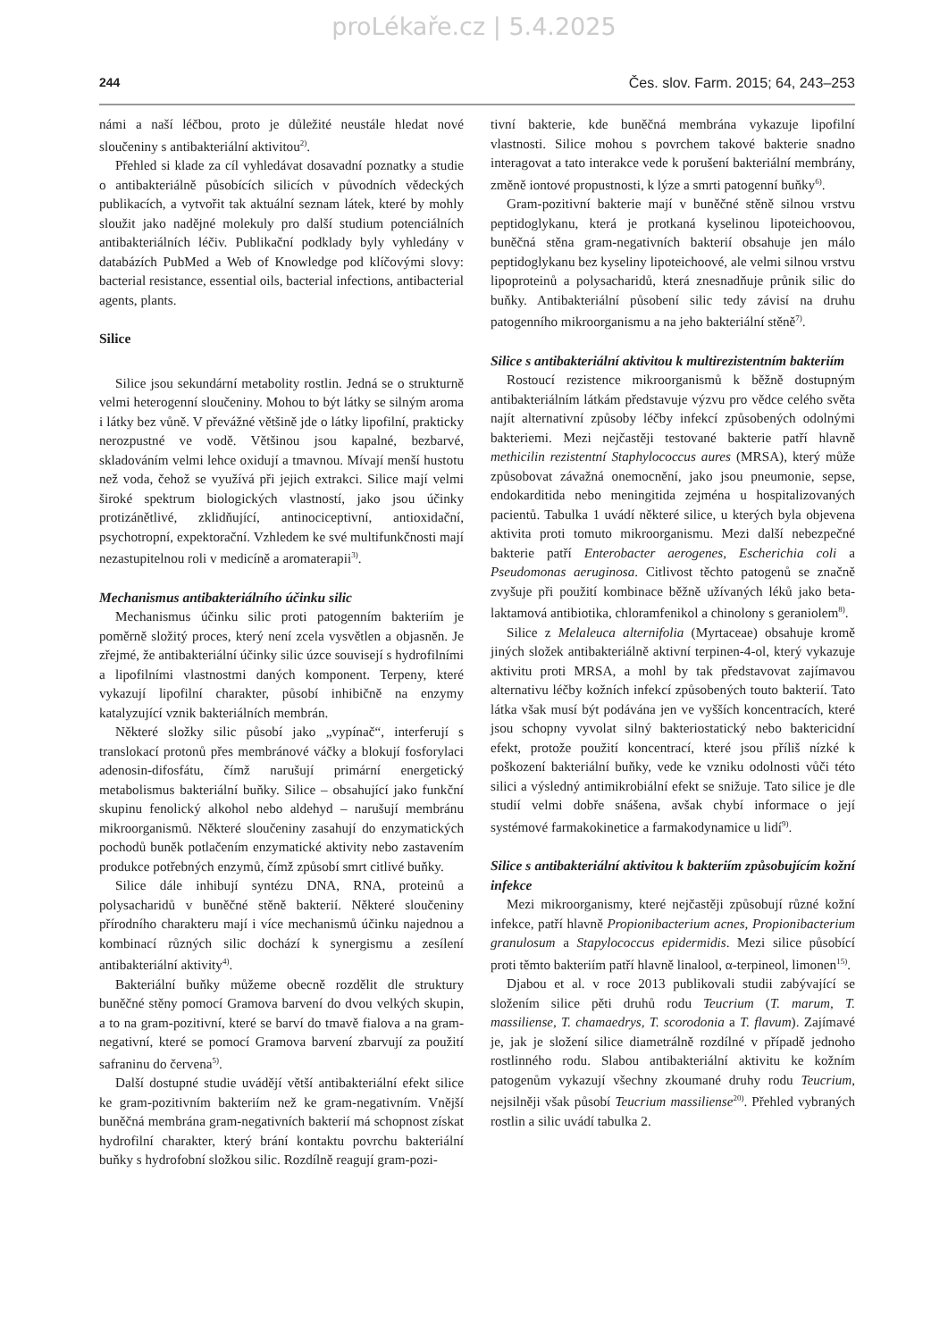proLékaře.cz | 5.4.2025
244 Čes. slov. Farm. 2015; 64, 243–253
námi a naší léčbou, proto je důležité neustále hledat nové sloučeniny s antibakteriální aktivitou<sup>2)</sup>.
Přehled si klade za cíl vyhledávat dosavadní poznatky a studie o antibakteriálně působících silicích v původních vědeckých publikacích, a vytvořit tak aktuální seznam látek, které by mohly sloužit jako nadějné molekuly pro další studium potenciálních antibakteriálních léčiv. Publikační podklady byly vyhledány v databázích PubMed a Web of Knowledge pod klíčovými slovy: bacterial resistance, essential oils, bacterial infections, antibacterial agents, plants.
Silice
Silice jsou sekundární metabolity rostlin. Jedná se o strukturně velmi heterogenní sloučeniny. Mohou to být látky se silným aroma i látky bez vůně. V převážné většině jde o látky lipofilní, prakticky nerozpustné ve vodě. Většinou jsou kapalné, bezbarvé, skladováním velmi lehce oxidují a tmavnou. Mívají menší hustotu než voda, čehož se využívá při jejich extrakci. Silice mají velmi široké spektrum biologických vlastností, jako jsou účinky protizánětlivé, zklidňující, antinociceptivní, antioxidační, psychotropní, expektorační. Vzhledem ke své multifunkčnosti mají nezastupitelnou roli v medicíně a aromaterapii<sup>3)</sup>.
Mechanismus antibakteriálního účinku silic
Mechanismus účinku silic proti patogenním bakteriím je poměrně složitý proces, který není zcela vysvětlen a objasněn. Je zřejmé, že antibakteriální účinky silic úzce souvisejí s hydrofilními a lipofilními vlastnostmi daných komponent. Terpeny, které vykazují lipofilní charakter, působí inhibičně na enzymy katalyzující vznik bakteriálních membrán.
Některé složky silic působí jako „vypínač“, interferují s translokací protonů přes membránové váčky a blokují fosforylaci adenosin-difosfátu, čímž narušují primární energetický metabolismus bakteriální buňky. Silice – obsahující jako funkční skupinu fenolický alkohol nebo aldehyd – narušují membránu mikroorganismů. Některé sloučeniny zasahují do enzymatických pochodů buněk potlačením enzymatické aktivity nebo zastavením produkce potřebných enzymů, čímž způsobí smrt citlivé buňky.
Silice dále inhibují syntézu DNA, RNA, proteinů a polysacharidů v buněčné stěně bakterií. Některé sloučeniny přírodního charakteru mají i více mechanismů účinku najednou a kombinací různých silic dochází k synergismu a zesílení antibakteriální aktivity<sup>4)</sup>.
Bakteriální buňky můžeme obecně rozdělit dle struktury buněčné stěny pomocí Gramova barvení do dvou velkých skupin, a to na gram-pozitivní, které se barví do tmavě fialova a na gram-negativní, které se pomocí Gramova barvení zbarvují za použití safraninu do červena<sup>5)</sup>.
Další dostupné studie uvádějí větší antibakteriální efekt silice ke gram-pozitivním bakteriím než ke gram-negativním. Vnější buněčná membrána gram-negativních bakterií má schopnost získat hydrofilní charakter, který brání kontaktu povrchu bakteriální buňky s hydrofobní složkou silic. Rozdílně reagují gram-pozi-
tivní bakterie, kde buněčná membrána vykazuje lipofilní vlastnosti. Silice mohou s povrchem takové bakterie snadno interagovat a tato interakce vede k porušení bakteriální membrány, změně iontové propustnosti, k lýze a smrti patogenní buňky<sup>6)</sup>.
Gram-pozitivní bakterie mají v buněčné stěně silnou vrstvu peptidoglykanu, která je protkaná kyselinou lipoteichoovou, buněčná stěna gram-negativních bakterií obsahuje jen málo peptidoglykanu bez kyseliny lipoteichoové, ale velmi silnou vrstvu lipoproteinů a polysacharidů, která znesnadňuje průnik silic do buňky. Antibakteriální působení silic tedy závisí na druhu patogenního mikroorganismu a na jeho bakteriální stěně<sup>7)</sup>.
Silice s antibakteriální aktivitou k multirezistentním bakteriím
Rostoucí rezistence mikroorganismů k běžně dostupným antibakteriálním látkám představuje výzvu pro vědce celého světa najít alternativní způsoby léčby infekcí způsobených odolnými bakteriemi. Mezi nejčastěji testované bakterie patří hlavně methicilin rezistentní Staphylococcus aures (MRSA), který může způsobovat závažná onemocnění, jako jsou pneumonie, sepse, endokarditida nebo meningitida zejména u hospitalizovaných pacientů. Tabulka 1 uvádí některé silice, u kterých byla objevena aktivita proti tomuto mikroorganismu. Mezi další nebezpečné bakterie patří Enterobacter aerogenes, Escherichia coli a Pseudomonas aeruginosa. Citlivost těchto patogenů se značně zvyšuje při použití kombinace běžně užívaných léků jako beta-laktamová antibiotika, chloramfenikol a chinolony s geraniolem<sup>8)</sup>.
Silice z Melaleuca alternifolia (Myrtaceae) obsahuje kromě jiných složek antibakteriálně aktivní terpinen-4-ol, který vykazuje aktivitu proti MRSA, a mohl by tak představovat zajímavou alternativu léčby kožních infekcí způsobených touto bakterií. Tato látka však musí být podávána jen ve vyšších koncentracích, které jsou schopny vyvolat silný bakteriostatický nebo baktericidní efekt, protože použití koncentrací, které jsou příliš nízké k poškození bakteriální buňky, vede ke vzniku odolnosti vůči této silici a výsledný antimikrobiální efekt se snižuje. Tato silice je dle studií velmi dobře snášena, avšak chybí informace o její systémové farmakokinetice a farmakodynamice u lidí<sup>9)</sup>.
Silice s antibakteriální aktivitou k bakteriím způsobujícím kožní infekce
Mezi mikroorganismy, které nejčastěji způsobují různé kožní infekce, patří hlavně Propionibacterium acnes, Propionibacterium granulosum a Stapylococcus epidermidis. Mezi silice působící proti těmto bakteriím patří hlavně linalool, α-terpineol, limonen<sup>15)</sup>.
Djabou et al. v roce 2013 publikovali studii zabývající se složením silice pěti druhů rodu Teucrium (T. marum, T. massiliense, T. chamaedrys, T. scorodonia a T. flavum). Zajímavé je, jak je složení silice diametrálně rozdílné v případě jednoho rostlinného rodu. Slabou antibakteriální aktivitu ke kožním patogenům vykazují všechny zkoumané druhy rodu Teucrium, nejsilněji však působí Teucrium massiliense<sup>20)</sup>. Přehled vybraných rostlin a silic uvádí tabulka 2.